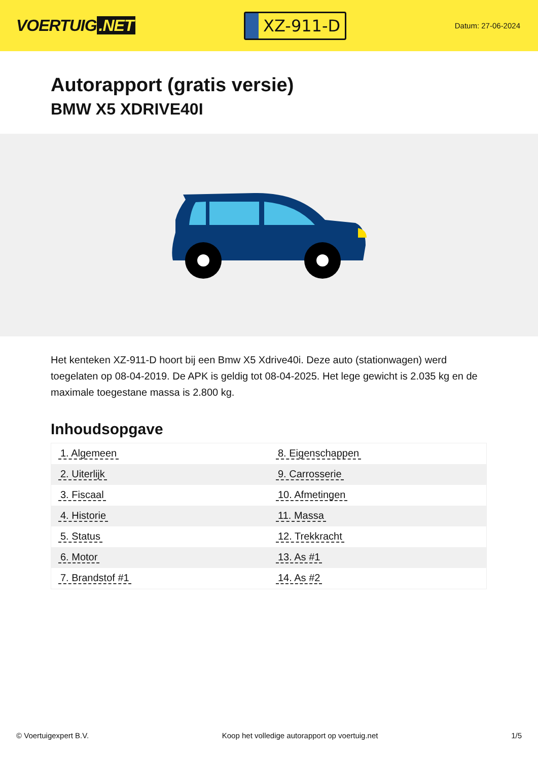VOERTUIG.NET
XZ-911-D
Datum: 27-06-2024
Autorapport (gratis versie)
BMW X5 XDRIVE40I
Het kenteken XZ-911-D hoort bij een Bmw X5 Xdrive40i. Deze auto (stationwagen) werd toegelaten op 08-04-2019. De APK is geldig tot 08-04-2025. Het lege gewicht is 2.035 kg en de maximale toegestane massa is 2.800 kg.
Inhoudsopgave
| 1. Algemeen | 8. Eigenschappen |
| 2. Uiterlijk | 9. Carrosserie |
| 3. Fiscaal | 10. Afmetingen |
| 4. Historie | 11. Massa |
| 5. Status | 12. Trekkracht |
| 6. Motor | 13. As #1 |
| 7. Brandstof #1 | 14. As #2 |
© Voertuigexpert B.V. Koop het volledige autorapport op voertuig.net 1/5